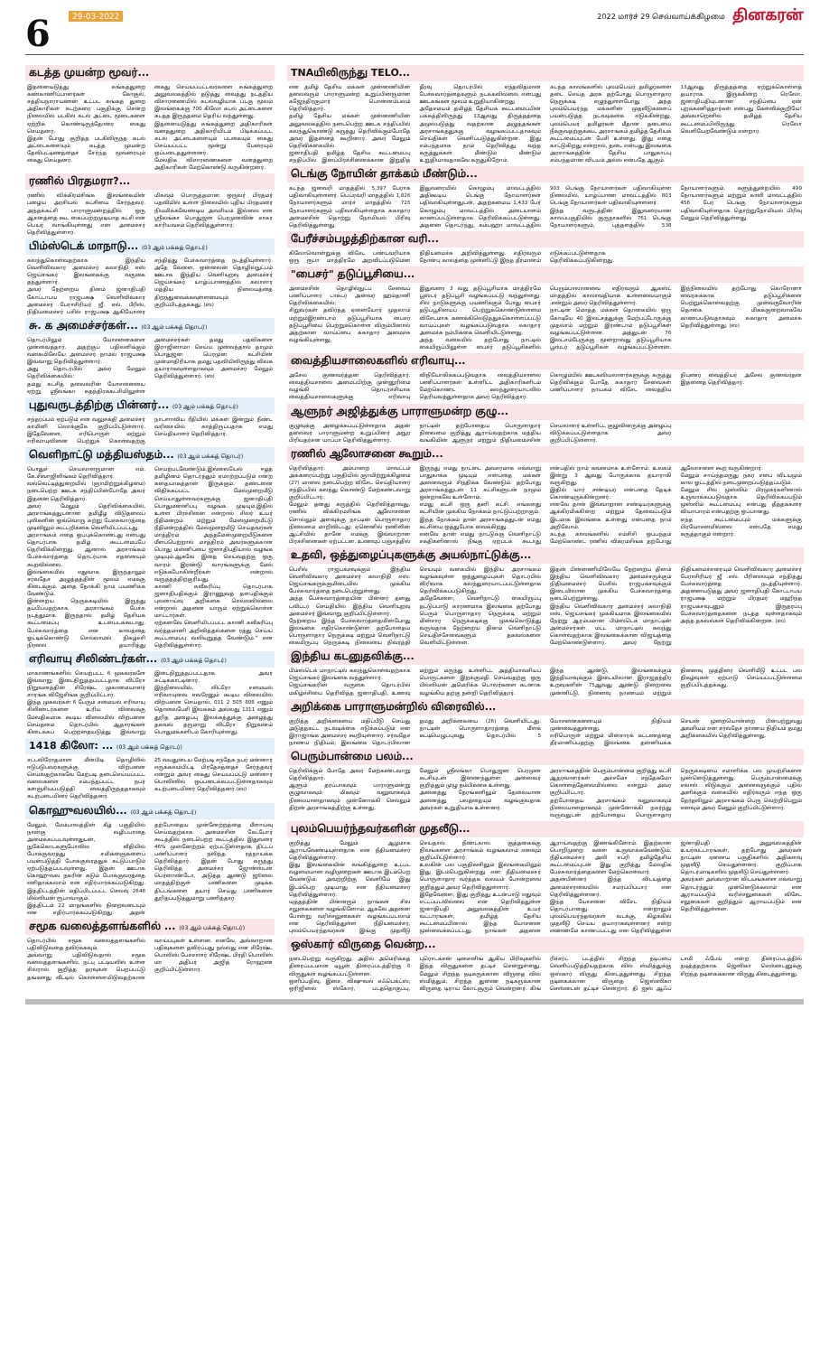6
29-03-2022
2022 மார்ச் 29 செவ்வாய்க்கிழமை
தினகரன்
கடத்த முயன்ற மூவர்...
இதனையடுத்து சுங்கத்துறை கண்காணிப்பாளர்கள் கோகுல், சத்தியநாராயணன் உட்பட சுங்கத் துறை அதிகாரிகள் கடற்கரை பகுதிக்கு சென்ற நிலையில் படகில் கடல் அட்டை மூடைகளை ஏற்றிக் கொண்டிருந்தோரை கைது செய்தனர்.
இதன் போது குறித்த படகிலிருந்த கடல் அட்டைகளையும் கடத்த முயன்ற தேவிபட்டிணத்தைச் சேர்ந்த மூவரையும் கைது செய்தனர்.
கைது செய்யப்பட்டவர்களை சுங்கத்துறை அலுவலகத்தில் தடுத்து வைத்து நடத்திய விசாரணையில் கடல்வழியாக படகு மூலம் இலங்கைக்கு 700 கிலோ கடல் அட்டைகளை கடத்த இருந்தமை தெரிய வந்துள்ளது.
இதனையடுத்து சுங்கத்துறை அதிகாரிகள் வனத்துறை அதிகாரியிடம் பிடிக்கப்பட்ட கடல் அட்டைகளையும் படகையும் கைது செய்யப்பட்ட மூன்று பேரையும் ஒப்படைத்துள்ளனர்.
மேலதிக விசாரணைகளை வனத்துறை அதிகாரிகள் மேற்கொண்டு வருகின்றனர்.
ரணில் பிரதமரா?...
ரணில் விக்கிரமசிங்க இலங்கையின் பழைய அரசியல் கட்சியை சேர்ந்தவர். அந்தக்கட்சி பாராளுமன்றத்தில் ஒரு ஆசனத்தை கூட கைப்பற்றமுடியாத கட்சி என பெயர் வாங்கியுள்ளது என அமைச்சர் தெரிவித்துள்ளார்.
மிகவும் பொருத்தமான ஒருவர் பிரதமர் பதவியில் உள்ள நிலையில் புதிய பிரதமரை நியமிக்கவேண்டிய அவசியம் இல்லை என ஸ்ரீலங்கா பொதுஜன பெரமுனவின் சாகர காரியவசம் தெரிவித்துள்ளார்.
பிம்ஸ்டெக் மாநாடு... (03 ஆம் பக்கத் தொடர்)
கலந்துகொள்வதற்காக இந்திய வெளிவிவகார அமைச்சர் கலாநிதி எஸ் ஜெய்சங்கர் இலங்கைக்கு வருகை தந்துள்ளார்.
அவர் நேற்றைய தினம் ஜனாதிபதி கோட்டாபய ராஜபக்ஷ வெளிவிவகார அமைச்சர் பேராசிரியர் ஜீ. எல். பீரிஸ், நிதியமைச்சர் பசில் ராஜபக்ஷ ஆகியோரை சந்தித்து பேச்சுவார்த்தை நடத்தியுள்ளார். அதே வேளை, ஒன்லைன் தொழில்நுட்பம் ஊடாக இந்திய வெளியுறவு அமைச்சர் ஜெய்சங்கர் யாழ்ப்பாணத்தில் கலாசார மத்திய நிலையத்தை திறந்துவைக்கவுள்ளமையும் குறிப்பிடத்தக்கது. (ஸ)
சு. க அமைச்சர்கள்... (03 ஆம் பக்கத் தொடர்)
தொடர்பிலும் யோசனைகளை முன்வைத்தார். அதற்குப் பதிலளிக்கும் வகையிலேயே அமைச்சர் நாமல் ராஜபக்ஷ இவ்வாறு தெரிவித்துள்ளார்.
அது தொடர்பில் அவர் மேலும் தெரிவிக்கையில்:
தமது கட்சித் தலைவரின் யோசனையை ஏற்று ஸ்ரீலங்கா சுதந்திரக்கட்சியிலுள்ள அமைச்சர்கள் தமது பதவிகளை இராஜினாமா செய்ய முன்வந்தால் தாமும் பொதுஜன பெரமுன கட்சியின் முன்மாதிரியாக தமது பதவியிலிருந்து விலக தயாராகவுள்ளதாகவும் அமைச்சர் மேலும் தெரிவித்துள்ளார். (ஸ)
புதுவருடத்திற்கு பின்னர்... (03 ஆம் பக்கத் தொடர்)
சந்தர்ப்பம் ஏற்படும் என வலுசக்தி அமைச்சர் காமினி லொக்குகே குறிப்பிட்டுள்ளார். இதேவேளை, எரிபொருள் மற்றும் எரிவாயுவினை பெற்றுக் கொள்வதற்கு நாடளாவிய ரீதியில் மக்கள் இன்றும் நீண்ட வரிசையில் காத்திருப்பதாக எமது செய்தியாளர் தெரிவித்தார்.
வெளிநாட்டு மத்தியஸ்தம்... (03 ஆம் பக்கத் தொடர்)
பொதுச் செயலாளருமான எம். கே.சிவாஜிலிங்கம் தெரிவித்தார்.
வல்வெட்டித்துறையில் (ஞாயிற்றுக்கிழமை) நடைபெற்ற ஊடக சந்திப்பின்போதே அவர் இதனை தெரிவித்தார்.
அவர் மேலும் தெரிவிக்கையில், அரசாங்கத்துடனான தமிழீழ விடுதலைப் புலிகளின் ஒவ்வொரு சுற்று பேச்சுவார்த்தை முடிவிலும் கூட்டறிக்கை வெளியிடப்பட்டது.
அரசாங்கம் எதை ஒப்புக்கொண்டது என்பது தொடர்பாக தமிழ் கூட்டமைப்பே தெரிவிக்கின்றது. ஆனால் அரசாங்கம் பேச்சுவார்த்தை தொடர்பாக எதனையும் கூறவில்லை.
இலங்கையில் எதுவாக இருந்தாலும் சர்வதேச அழுத்தத்தின் மூலம் எமக்கு கிடைக்கும். அதை நோக்கி நாம் பயணிக்க வேண்டும்.
இன்றைய நெருக்கடியில் இருந்து தப்பிப்பதற்காக அரசாங்கம் பேச்சு நடத்துமாக இருந்தால் தமிழ் தேசியக் கூட்டமைப்பு உடன்படக்கூடாது. பேச்சுவார்த்தை என காலத்தை ஓட்டிக்கொண்டு செல்லாமல் நிகழ்ச்சி நிரலை தயாரித்து செயற்படவேண்டும்.இல்லையேல் ஈழத் தமிழினம் தொடர்ந்தும் ஏமாற்றப்படும் என்ற கதையாகத்தான் இருக்கும். தண்டனை விதிக்கப்பட்ட மேல்முறையீடு செய்யாதுள்ளவர்களுக்கு ஜனாதிபதி பொதுமன்னிப்பு வழங்க முடியும்.இதில் உள்ள பிரச்சினை என்றால் சிலர் உயர் நீதிமன்றம் மற்றும் மேன்முறையீட்டு நீதிமன்றத்தில் மேல்முறையீடு செய்தவர்கள் மாத்திரம் அந்தமேன்முறையீடுகளை மீளப்பெற்றால் மாத்திரம் அவர்களுக்கான பொது மன்னிப்பை ஜனாதிபதியால் வழங்க முடியும்.ஆகவே இதை செய்வதற்கு ஒரு வாரம் இரண்டு வாரங்களுக்கு மேல் எடுக்கபோகின்றீர்கள் என்றால் வருத்தத்திற்குரியது.
காணி சுவீகரிப்பு தொடர்பாக ஜனாதிபதிக்கும் இராணுவத் தளபதிக்கும் புலனாய்வு அறிக்கை செல்லவில்லை என்றால் அதனை யாரும் ஏற்றுக்கொள்ள மாட்டார்கள்.
ஏற்கனவே வெளியிடப்பட்ட காணி சுவீகரிப்பு வர்த்தமானி அறிவித்தல்களை ரத்து செய்ய கூட்டமைப்பு வலியுறுத்த வேண்டும்." என தெரிவித்துள்ளார்.
எரிவாயு சிலிண்டர்கள்... (03 ஆம் பக்கத் தொடர்)
மாகாணங்களில் செயற்பட்ட 6 முகவர்களே இவ்வாறு இடைநிறுத்தப்பட்டதாக லிட்ரோ நிறுவனத்தின் சிரேஷ்ட முகாமையாளர் சாரங்க விஜேசிங்க குறிப்பிட்டார்.
இந்த முகவர்கள் 6 பேரும் சமையல் எரிவாயு சிலிண்டர்களை உரிய விலைக்கு மேலதிகமாக கூடிய விலையில் விற்பனை செய்தமை தொடர்பில் ஆதாரங்கள் கிடைக்கப் பெற்றதையடுத்து இவ்வாறு இடைநிறுத்தப்பட்டதாக அவர் சுட்டிக்காட்டினார்.
இந்நிலையில், லிட்ரோ சமையல் எரிவாயுவை எவரேனும் கூடிய விலையில் விற்பனை செய்தால், 011 2 505 808 எனும் தொலைபேசி இலக்கம் அல்லது 1311 எனும் துரித அழைப்பு இலக்கத்துக்கு அழைத்து தகவல் தருமாறு லிட்ரோ நிறுவனம் பொதுமக்களிடம் கோரியுள்ளது.
1418 கிலோ: ... (03 ஆம் பக்கத் தொடர்)
சட்டவிரோதமான மீன்பிடி தொழிலில் ஈடுபடுபவர்களுக்கு விற்பனை செய்வதற்காகவே மேற்படி தடைசெய்யப்பட்ட வலைகளை சம்பந்தப்பட்ட நபர் களஞ்சியப்படுத்தி வைத்திருந்ததாகவும் கடற்படையினர் தெரிவித்தனர்.
25 வயதுடைய மேற்படி சந்தேக நபர் மன்னார் எருக்கலம்பிட்டி பிரதேசத்தைச் சேர்ந்தவர் என்றும் அவர் கைது செய்யப்பட்டு மன்னார் பொலிஸில் ஒப்படைக்கப்பட்டுள்ளதாகவும் கடற்படையினர் தெரிவித்தனர்.(ஸ)
கொஹுவலயில்... (03 ஆம் பக்கத் தொடர்)
மேலும், மேம்பாலத்தின் கீழ் பகுதியில் நான்கு வழிப்பாதை அமைக்கப்படவுள்ளதுடன், நுகேகொடகளுபோவில வீதியில் போக்குவரத்து சமிக்ஞைகளைப் பயன்படுத்தி போக்குவரத்துக் கட்டுப்பாடும் ஏற்படுத்தப்படவுள்ளது. இதன் ஊடாக கொஹுவல நகரின் கடும் போக்குவரத்தை எளிதாக்கலாம் என எதிர்பார்க்கப்படுகிறது. இத்திட்டத்தின் மதிப்பிடப்பட்ட செலவு 2648 மில்லியன் ரூபாவாகும்.
இத்திட்டம் 22 மாதங்களில் நிறைவடையும் என எதிர்பார்க்கப்படுகிறது. அதன் தற்போதைய முன்னேற்றத்தை மீளாய்வு செய்வதற்காக அமைச்சின் கேட்போர் கூடத்தில் நடைபெற்ற கூட்டத்தில் இதுவரை 46% முன்னேற்றம் ஏற்பட்டுள்ளதாக திட்டப் பணிப்பாளர் நலிந்த ரத்நாயக்க தெரிவித்தார். இதன் போது கருத்து தெரிவித்த அமைச்சர் ஜோன்ஸ்டன் பெர்னாண்டோ, அடுத்த ஆண்டு ஜூலை மாதத்திற்குள் பணிகளை முடிக்க திட்டங்களை தயார் செய்து பணிகளை துரிதப்படுத்துமாறு பணித்தார்.
சமூக வலைத்தளங்களில் ... (03 ஆம் பக்கத் தொடர்)
தொடர்பில் சமூக வலைத்தளங்களில் பதிவிடுவதை தவிர்க்கவும்.
அவ்வாறு பதிவிடுவதால் சமூக வலைத்தளங்களில், நட்பு பட்டியலில் உள்ள சிலரால் குறித்த தரவுகள் பெறப்பட்டு தங்களது வீட்டில் கொள்ளையிடுவதற்கான வாய்ப்புகள் உள்ளன. எனவே, அவ்வாறான பதிவுகளை தவிர்ப்பது நல்லது என சிரேஷ்ட பொலிஸ் பேச்சாளர் சிரேஷ்ட பிரதி பொலிஸ் மா அதிபர் அஜித் ரோஹண குறிப்பிட்டுள்ளார்.
TNAயிலிருந்து TELO...
என தமிழ் தேசிய மக்கள் முன்னணியின் தலைவரும் பாராளுமன்ற உறுப்பினருமான கஜேந்திரகுமார் பொன்னம்பலம் தெரிவித்தார்.
தமிழ் தேசிய மக்கள் முன்னணியின் அலுவலகத்தில் நடைபெற்ற ஊடக சந்திப்பில் கலந்துகொண்டு கருத்து தெரிவிக்கும்போதே அவர் இதனைத் கூறினார். அவர் மேலும் தெரிவிக்கையில்
ஜனாதிபதி தமிழ்த் தேசிய கூட்டமைப்பு சந்திப்பில் இனப்பிரச்சினைக்கான இறுதித் தீர்வு தொடர்பில் எந்தவிதமான பேச்சுவார்த்தைகளும் நடக்கவில்லை என்பது ஊடகங்கள் மூலம் உறுதியாகின்றது.
அதேசமயம் தமிழ்த் தேசியக் கூட்டமைப்பின் பக்கத்திலிருந்து 13ஆவது திருத்தத்தை அமுல்படுத்து வதற்கான அழுத்தங்கள் அரசாங்கத்துக்கு வழங்கப்பட்டதாகவும் செய்திகள் வெளிப்படுத்துகின்றன. இது சம்பந்தமாக நாம் தெரிவித்து வந்த கருத்துக்கள் மீண்டும் மீண்டும் உறுதியாவதாகவே கருதுகிறோம்.
கடந்த காலங்களில் புலம்பெயர் தமிழர்களை தடை செய்த அரசு தற்போது பொருளாதார நெருக்கடி எழுந்துள்ளபோது அந்த புலம்பெயர்ந்த மக்களின் முதலீடுகளைப் பயன்படுத்த நடவடிக்கை எடுக்கின்றது. புலம்பெயர் தமிழர்கள் மீதான தடையை நீக்குவதற்குக்கூட அரசாங்கம் தமிழ்த் தேசியக் கூட்டமைப்புடன் பேசி உள்ளது. இது எதை காட்டுகிறது என்றால், தடை என்பது இலங்கை அரசாங்கத்தின் தேசிய பாதுகாப்பு சம்பந்தமான விடயம் அல்ல என்பதே ஆகும்.
13ஆவது திருத்தத்தை ஏற்றுக்கொள்ளத் தயாராக இருக்கின்ற ரெலோ, ஜனாதிபதியுடனான சந்திப்பை ஏன் புறக்கணித்தார்கள் என்பது கேள்விக்குறியே! அவ்வாறெனில் தமிழ்த் தேசிய கூட்டமைப்பிலிருந்து ரெலோ வெளியேறவேண்டும் என்றார்.
டெங்கு நோயின் தாக்கம் மீண்டும்...
கடந்த ஜனவரி மாதத்தில் 5,397 பேராக பதிவாகியுள்ளனர். பெப்ரவரி மாதத்தில் 1,826 நோயாளர்களும் மார்ச் மாதத்தில் 725 நோயாளர்களும் பதிவாகியுள்ளதாக சுகாதார அமைச்சின் தொற்று நோயியல் பிரிவு தெரிவித்துள்ளது.
இதுவரையில் கொழும்பு மாவட்டத்தில் அதிகூடிய டெங்கு நோயாளர்கள் பதிவாகியுள்ளதுடன், அதற்கமைய 1,433 பேர் கொழும்பு மாவட்டத்தில் அடையாளம் காணப்பட்டுள்ளதாக தெரிவிக்கப்பட்டுள்ளது. அதனை தொடர்ந்து, கம்பஹா மாவட்டத்தில் 903 டெங்கு நோயாளர்கள் பதிவாகியுள்ள நிலையில், யாழ்ப்பாண மாவட்டத்தில் 803 டெங்கு நோயாளர்கள் பதிவாகியுள்ளனர்.
இந்த வருடத்தின் இதுவரையான காலப்பகுதியில் குருநாகலில் 761 டெங்கு நோயாளர்களும், புத்தளத்தில் 538 நோயாளர்களும், களுத்துறையில் 499 நோயாளர்களும் மற்றும் காலி மாவட்டத்தில் 456 பேர் டெங்கு நோயாளர்களும் பதிவாகியுள்ளதாக தொற்றுநோயியல் பிரிவு மேலும் தெரிவித்துள்ளது.
பேரீச்சம்பழத்திற்கான வரி...
கிலோவொன்றுக்கு விசேட பண்டவரியாக ஒரு ரூபா மாத்திரமே அறவிடப்படுமென நிதியமைச்சு அறிவித்துள்ளது. எதிர்வரும் நோன்பு காலத்தை முன்னிட்டு இந்த தீர்மானம் எடுக்கப்பட்டுள்ளதாக தெரிவிக்கப்படுகின்றது.
"பைசர்" தடுப்பூசியை...
அமைச்சின் தொழில்நுட்ப சேவைப் பணிப்பாளர் டாக்டர் அன்வர் ஹம்தானி தெரிவிக்கையில்;
சிறுவர்கள் தவிர்ந்த ஏனையோர் முதலாம் மற்றும்இரண்டாம் தடுப்பூசியாக பைசர் தடுப்பூசியை பெற்றுக்கொள்ள விரும்பினால் அதற்கான வாய்ப்பை சுகாதார அமைச்சு வழங்கியுள்ளது.
இதுவரை 3 வது தடுப்பூசியாக மாத்திரமே பூஸ்டர் தடுப்பூசி வழங்கப்பட்டு வந்துள்ளது. சில நாடுகளுக்கு பயணிக்கும் போது பைசர் தடுப்பூசியைப் பெற்றுக்கொண்டுள்ளமை விசேடமாக கணக்கிலெடுத்துக்கொள்ளப்பட்டு வாய்ப்புகள் வழங்கப்படுவதாக சுகாதார அமைச்சு நம்பிக்கை வெளியிட்டுள்ளது.
அந்த வகையில் தற்போது நாட்டில் கையிருப்பிலுள்ள பைசர் தடுப்பூசிகளில் பெரும்பாலானவை எதிர்வரும் ஆகஸ்ட் மாதத்தில் காலாவதியாக உள்ளவையாகும் .என்றும் அவர் தெரிவித்துள்ளார்.
நாட்டின் மொத்த மக்கள் தொகையில் ஒரு கோடியே 40 இலட்சத்துக்கு மேற்பட்டோருக்கு முதலாம் மற்றும் இரண்டாம் தடுப்பூசிகள் வழங்கப்பட்டுள்ளன. அத்துடன் 76 இலட்சம்பேருக்கு மூன்றாவது தடுப்பூசியாக பூஸ்டர் தடுப்பூசிகள் வழங்கப்பட்டுள்ளன. இந்நிலையில் தற்போது கொரோனா வைரசுக்காக தடுப்பூசிகளை பெற்றுக்கொள்வதற்கு முன்வருவோரின் தொகை மிகக்குறைவாகவே காணப்படுவதாகவும் சுகாதார அமைச்சு தெரிவித்துள்ளது. (ஸ)
வைத்தியசாலைகளில் எரிவாயு...
அசேல குணவர்த்தன தெரிவித்தார். வைத்தியசாலை அமைப்பிற்கு முன்னுரிமை வழங்கி தொடர்ச்சியாக வைத்தியசாலைகளுக்கு எரிவாயு விநியோகிக்கப்படுவதாக வைத்தியசாலை பணிப்பாளர்கள் உள்ளிட்ட அதிகாரிகளிடம் மேற்கொண்ட கலந்துரையாடலில் தெரியவந்துள்ளதாக அவர் தெரிவித்தார்.
கொழும்பில் ஊடகவியலாளர்களுக்கு கருத்து தெரிவிக்கும் போதே சுகாதார சேவைகள் பணிப்பாளர் நாயகம் விசேட வைத்திய நிபுணர் வைத்தியர் அசேல குணவர்தன இதனைத் தெரிவித்தார்.
ஆளுநர் அஜித்துக்கு பாராளுமன்ற குழு...
குழுவுக்கு அழைக்கப்பட்டுள்ளதாக அதன் தலைவர் பாராளுமன்ற உறுப்பினர் அநுர பிரியதர்சன யாப்பா தெரிவித்துள்ளார்.
நாட்டின் தற்போதைய பொருளாதார நிலைமை குறித்து ஆராய்வதற்காக மத்திய வங்கியின் ஆளுநர் மற்றும் நிதியமைச்சின் செயலாளர் உள்ளிட்ட குழுவினருக்கு அழைப்பு விடுக்கப்பட்டுள்ளதாக அவர் குறிப்பிட்டுள்ளார்.
ரணில் ஆலோசனை கூறும்...
தெரிவித்தார். அம்பாறை மாவட்டம் அக்கரைப்பற்று பகுதியில் ஞாயிற்றுக்கிழமை (27) மாலை நடைபெற்ற விசேட செய்தியாளர் சந்திப்பில் கலந்து கொண்டு மேற்கண்டவாறு குறிப்பிட்டார்.
மேலும் தனது கருத்தில் தெரிவித்தாவது, ரணில் விக்கிரமசிங்க ஆலோசனை சொல்லும் அளவுக்கு நாட்டின் பொருளாதார நிலைமை மாறிவிட்டது. ஏனெனில் ரணிலின் ஆட்சியில் தானே எமக்கு இவ்வாறான பிரச்சினைகள் ஏற்பட்டன. உணவுப் பஞ்சத்தில் இருந்து எமது நாட்டை அவசரமாக எவ்வாறு பாதுகாக்க முடியும் என்பதை மக்கள் அனைவரும் சிந்திக்க வேண்டும். தற்போது அரசாங்கத்துடன் 11 கட்சிகளுடன் நாமும் ஒன்றாகவே உள்ளோம்.
எமது கட்சி ஒரு தனி கட்சி. எங்களது கட்சியின் முக்கிய நோக்கம் நாட்டுப்பற்றாகும்.
இந்த நோக்கம் தான் அரசாங்கத்துடன் எமது கட்சியை ஒத்துபோக வைக்கிறது.
எனவே தான் எமது நாட்டுக்கு வெளிநாட்டு சக்திகளினால் நீங்கு ஏற்படக் கூடாது என்பதில் நாம் கவனமாக உள்ளோம். உலகம் இன்று 3 ஆவது போருக்காக தயாராகி வருகிறது.
இதில் யார் சண்டியர் என்பதை தேடிக் கொண்டிருக்கின்றனர்.
எனவே தான் இவ்வாறான சண்டியர்களுக்கு ஆக்கிரமிக்கின்ற மற்றும் தேவைப்படும் இடமாக இலங்கை உள்ளது என்பதை நாம் அறிவோம்.
கடந்த காலங்களில் எம்சிசி ஒப்பந்தம் மேற்கொண்ட ரணில் விக்ரமசிங்க தற்போது ஆலோசனை கூற வருகின்றார்.
மேலும் சாய்ந்தமருது நகர சபை விடயமும் கால ஓட்டத்தில் நடைமுறைப்படுத்தப்படும்.
மேலும் சில முஸ்லிம் பிரமுகர்களினால் உருவாக்கப்படுவதாக தெரிவிக்கப்படும் முஸ்லிம் கூட்டமைப்பு என்பது தீத்தக்கரை வியாபாரம் என்பதற்கு ஒப்பானது.
எந்த கூட்டமைப்பும் மக்களுக்கு பிரயோசனமில்லை என்பதே எமது கருத்தாகும் என்றார்.
உதவி, ஒத்துழைப்புகளுக்கு அயல்நாட்டுக்கு...
பெசில் ராஜபக்சவுக்கும் இந்திய வெளிவிவகார அமைச்சர் கலாநிதி எஸ். ஜெய்சங்கருக்குமிடையில் முக்கிய பேச்சுவார்த்தை நடைபெற்றுள்ளது.
அந்த பேச்சுவார்த்தையின் பின்னர் தனது ட்விட்டர் செய்தியில் இந்திய வெளியுறவு அமைச்சர் இவ்வாறு குறிப்பிட்டுள்ளார்.
நேற்றைய இந்த பேச்சுவார்த்தையின்போது இலங்கை எதிர்கொண்டுள்ள தற்போதைய பொருளாதார நெருக்கடி மற்றும் வெளிநாட்டு கையிருப்பு நெருக்கடி நிலையை நிவர்த்தி செய்யும் வகையில் இந்திய அரசாங்கம் வழங்கவுள்ள ஒத்துழைப்புகள் தொடர்பில் விரிவாக கலந்துரையாடப்பட்டுள்ளதாக தெரிவிக்கப்படுகிறது.
அதேவேளை, வெளிநாட்டு கையிருப்பு தட்டுப்பாடு காரணமாக இலங்கை தற்போது பெரும் பொருளாதார நெருக்கடி மற்றும் மின்சார நெருக்கடிக்கு முகங்கொடுத்து வருவதாக நேற்றைய தினம் வெளிநாட்டு செய்திச்சேவைகளும் தகவல்களை வெளியிட்டுள்ளன.
இதன் பின்னணியிலேயே நேற்றைய தினம் இந்திய வெளிவிவகார அமைச்சருக்கும் நிதியமைச்சர் பெசில் ராஜபக்சவுக்கும் இடையிலான முக்கிய பேச்சுவார்த்தை நடைபெற்றுள்ளது.
இந்திய வெளிவிவகார அமைச்சர் கலாநிதி எஸ். ஜெய்சங்கர் முக்கியமாக இலங்கையில் நேற்று ஆரம்பமான பிம்ஸ்டெக் மாநாட்டின் அமைச்சர்கள் மட்ட மாநாட்டில் கலந்து கொள்வதற்காக இலங்கைக்கான விஜயத்தை மேற்கொண்டுள்ளார். அவர் நேற்று நிதியமைச்சரையும் வெளிவிவகார அமைச்சர் பேராசிரியர் ஜீ .எல். பீரிஸையும் சந்தித்து பேச்சுவார்த்தை நடத்தியுள்ளார். அதனையடுத்து அவர் ஜனாதிபதி கோட்டாபய ராஜபக்ஷ மற்றும் பிரதமர் மஹிந்த ராஜபக்சவுடனும் இருதரப்பு பேச்சுவார்த்தைகளை நடத்த வுள்ளதாகவும் அந்த தகவல்கள் தெரிவிக்கின்றன. (ஸ)
இந்திய கடனுதவிக்கு...
பிம்ஸ்டெக் மாநாட்டில் கலந்துகொள்வதற்காக ஜெய்சங்கர் இலங்கை வந்துள்ளார்.
ஜெய்சங்கரின் வருகை தொடர்பில் மகிழ்ச்சியை தெரிவித்த ஜனாதிபதி, உணவு மற்றும் மருந்து உள்ளிட்ட அத்தியாவசியப் பொருட்களை இறக்குமதி செய்வதற்கு ஒரு பில்லியன் அமெரிக்க டொலர்களை கடனாக வழங்கிய தற்கு நன்றி தெரிவித்தார்.
இந்த ஆண்டு, இலங்கைக்கும் இந்தியாவுக்கும் இடையிலான இராஜதந்திர உறவுகளின் 75ஆவது ஆண்டு நிறைவை முன்னிட்டு, நினைவு நாணயம் மற்றும் நினைவு முத்திரை வெளியீடு உட்பட பல நிகழ்வுகள் ஏற்பாடு செய்யப்பட்டுள்ளமை குறிப்பிடத்தக்கது.
அறிக்கை பாராளுமன்றில் விரைவில்...
குறித்த அறிக்கையை மதிப்பீடு செய்து அடுத்தகட்ட நடவடிக்கை எடுக்கப்படும் என இராஜாங்க அமைச்சர் கூறியுள்ளார். சர்வதேச நாணய நிதியம், இலங்கை தொடர்பிலான தமது அறிக்கையை (26) வெளியிட்டது. நாட்டின் பொருளாதாரத்தை மீளக் கட்டியெழுப்புவது தொடர்பில் 5 யோசனைகளையும் நிதியம் முன்வைத்துள்ளது.
எரிபொருள் மற்றும் மின்சாரக் கட்டணத்தை தீர்மானிப்பதற்கு இலங்கை தன்னியக்க செயன் முறையொன்றை பின்பற்றுவது அவசியம் என சர்வதேச நாணய நிதியம் தமது அறிக்கையில் தெரிவித்துள்ளது.
பெரும்பான்மை பலம்...
தெரிவிக்கும் போதே அவர் மேற்கண்டவாறு தெரிவித்தார்.
ஆளும் தரப்பாகவும் பாராளுமன்று குழுவாகவும் மிகவும் வலுவாகவும் நிலையானதாகவும் முன்னோக்கி செல்லும் திறன் அரசாங்கத்திற்கு உள்ளது.
மேலும் ஸ்ரீலங்கா பொதுஜன பெரமுன கட்சியுடன் இணைந்துள்ள அனைவர் குறித்தும் முழு நம்பிக்கை உள்ளது.
அனைத்து நேரங்களிலும் தேவையான அனைத்து பலத்தையும் வழங்குவதாக அவர்கள் உறுதியாக உள்ளனர்.
அரசாங்கத்தின் பெரும்பான்மை குறித்து கட்சி ஆதரவாளர்கள் அச்சமோ சந்தேகமோ கொள்ளத்தேவையில்லை என்றும் அவர் குறிப்பிட்டார்.
தற்போதைய அரசாங்கம் வலுவாகவும் நிலையானதாகவும் முன்னோக்கி நகர்ந்து வருவதுடன் தற்போதைய பொருளாதார நெருக்கடியை சமாளிக்க பல முயற்சிகளை முன்னெடுத்துள்ளது. பெரும்பான்மைக்கு சவால் விடுக்கும் அனைவருக்கும் பதில் அளிக்கும் வகையில் எதிர்வரும் எந்த ஒரு தேர்தலிலும் அரசாங்கம் பெரு வெற்றிபெறும் எனவும் அவர் மேலும் குறிப்பிட்டுள்ளார்.
புலம்பெயர்ந்தவர்களின் முதலீடு...
குறித்து மேலும் ஆழமாக ஆராயவேண்டியுள்ளதாக என நீதியமைச்சர் தெரிவித்துள்ளார்.
இது இலங்கையின் வங்கித்துறை உட்பட வழமையான வழிமுறைகள் ஊடாக இடம்பெற வேண்டும். அவற்றிற்கு வெளியே இது இடம்பெற முடியாது என நீதியமைச்சர் தெரிவித்துள்ளார்.
யுத்தத்தின் பின்னரும் நாங்கள் சில சலுகைகளை வழங்கினோம். ஆகவே அதனை போன்று வரிச்சலுகைகள் வழங்கப்படலாம் என தெரிவித்துள்ள நீதியமைச்சர், புலம்பெயர்ந்தவர்கள் இங்கு முதலீடு செய்தால் நீண்டகால குத்தகைக்கு நிலங்களை அரசாங்கம் வழங்கலாம் எனவும் குறிப்பிட்டுள்ளார்.
உலகின் பல பகுதிகளிலும் இலங்கையிலும் இது இடம்பெறுகின்றது என நீதியமைச்சர் பொருளாதார வர்த்தக வலயம் போன்றவை குறித்தும் அவர் தெரிவித்துள்ளார்.
இதேவேளை, இது குறித்து உடன்பாடு எதுவும் எட்டப்படவில்லை என தெரிவித்துள்ள ஜனாதிபதி அலுவலகத்தின் உயர் வட்டாரங்கள், தமிழ்த் தேசிய கூட்டமைப்பினால் இந்த யோசனை முன்வைக்கப்பட்டது. நாங்கள் அதனை ஆராய்வதற்கு இணங்கினோம். இதற்கான பொறிமுறை களை உருவாக்கவேண்டும். நீதியமைச்சர் அலி சப்ரி தமிழ்தேசிய கூட்டமைப்புடன் இது குறித்து மேலதிக பேச்சுவார்த்தைகளை மேற்கொள்வார்.
அதன்பின்னர் இந்த விடயத்தை அமைச்சரவையில் சமர்ப்பிப்பார் என தெரிவித்துள்ளனர்.
இந்த யோசனை விசேட நிதியம் தொடர்பானது. என்றாலும் புலம்பெயர்ந்தவர்கள் வடக்கு, கிழக்கில் முதலீடு செய்ய தயாராகவுள்ளனர் என்ற எண்ணமே காணப்பட்டது என தெரிவித்துள்ள ஜனாதிபதி அலுவலகத்தின் உயர்வட்டாரங்கள், தற்போது அவர்கள் நாட்டின் ஏனைய பகுதிகளில் அதிகளவு முதலீடு செய்துள்ளனர். குறிப்பாக தொடர்மாடிகளில் முதலீடு செய்துள்ளனர்.
அவர்கள் அவ்வாறான விடயங்களை எவ்வாறு தொடர்ந்தும் முன்னெடுக்கலாம் என ஆராயப்படும் வரிச்சலுகைகள் விசேட சலுகைகள் குறித்தும் ஆராயப்படும் என தெரிவித்துள்ளன.
ஒஸ்கார் விருதை வென்ற...
நடைபெற்று வருகிறது. அதில் அமெரிக்கத் திரைப்படமான டியூன் திரைப்படத்திற்கு 6 விருதுகள் வழங்கப்பட்டுள்ளன.
ஒளிப்பதிவு, இசை, விஷுவல் எஃபெக்ட்ஸ், ஒரிஜினல் ஸ்கோர், படத்தொகுப்பு, புரொடக்சன் டிசைனிங் ஆகிய பிரிவுகளில் இந்த விருதுகளை தட்டிச் சென்றுள்ளது. மேலும் சிறந்த நடிகருக்கான விருதை வில் ஸ்மித்தும், சிறந்த துணை நடிகருக்கான விருதை டிராய் கோட்சூரும் வென்றனர். கிங் ரிச்சர்ட் படத்தில் சிறந்த நடிப்பை வெளிப்படுத்தியதற்காக வில் ஸ்மித்துக்கு ஒஸ்கார் விருது கிடைத்துள்ளது. சிறந்த நடிகைக்கான விருதை ஜெஸ்ஸிகா செஸ்டைன் தட்டிச் சென்றார். தி ஐஸ் ஆஃப் டாமி ஃபேய் என்ற திரைப்படத்தில் நடித்ததற்காக ஜெஸிகா செஸ்டைனுக்கு சிறந்த நடிகைக்கான விருது கிடைத்துள்ளது.